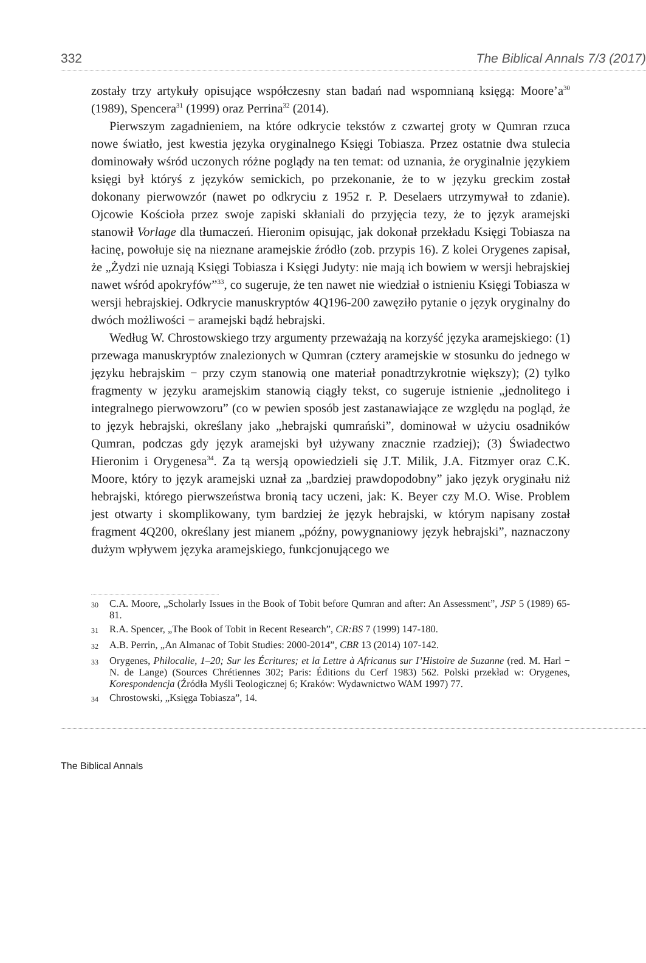332 The Biblical Annals 7/3 (2017)
zostały trzy artykuły opisujące współczesny stan badań nad wspomnianą księgą: Moore’a<sup>30</sup> (1989), Spencera<sup>31</sup> (1999) oraz Perrina<sup>32</sup> (2014).
Pierwszym zagadnieniem, na które odkrycie tekstów z czwartej groty w Qumran rzuca nowe światło, jest kwestia języka oryginalnego Księgi Tobiasza. Przez ostatnie dwa stulecia dominowały wśród uczonych różne poglądy na ten temat: od uznania, że oryginalnie językiem księgi był któryś z języków semickich, po przekonanie, że to w języku greckim został dokonany pierwowzór (nawet po odkryciu z 1952 r. P. Deselaers utrzymywał to zdanie). Ojcowie Kościoła przez swoje zapiski skłaniali do przyjęcia tezy, że to język aramejski stanowił Vorlage dla tłumaczeń. Hieronim opisując, jak dokonał przekładu Księgi Tobiasza na łacinę, powołuje się na nieznane aramejskie źródło (zob. przypis 16). Z kolei Orygenes zapisał, że „Żydzi nie uznają Księgi Tobiasza i Księgi Judyty: nie mają ich bowiem w wersji hebrajskiej nawet wśród apokryfów”<sup>33</sup>, co sugeruje, że ten nawet nie wiedział o istnieniu Księgi Tobiasza w wersji hebrajskiej. Odkrycie manuskryptów 4Q196-200 zawęziło pytanie o język oryginalny do dwóch możliwości − aramejski bądź hebrajski.
Według W. Chrostowskiego trzy argumenty przeważają na korzyść języka aramejskiego: (1) przewaga manuskryptów znalezionych w Qumran (cztery aramejskie w stosunku do jednego w języku hebrajskim − przy czym stanowią one materiał ponadtrzykrotnie większy); (2) tylko fragmenty w języku aramejskim stanowią ciągły tekst, co sugeruje istnienie „jednolitego i integralnego pierwowzoru” (co w pewien sposób jest zastanawiające ze względu na pogląd, że to język hebrajski, określany jako „hebrajski qumrański”, dominował w użyciu osadników Qumran, podczas gdy język aramejski był używany znacznie rzadziej); (3) Świadectwo Hieronim i Orygenesa<sup>34</sup>. Za tą wersją opowiedzieli się J.T. Milik, J.A. Fitzmyer oraz C.K. Moore, który to język aramejski uznał za „bardziej prawdopodobny” jako język oryginału niż hebrajski, którego pierwszeństwa bronią tacy uczeni, jak: K. Beyer czy M.O. Wise. Problem jest otwarty i skomplikowany, tym bardziej że język hebrajski, w którym napisany został fragment 4Q200, określany jest mianem „późny, powygnaniowy język hebrajski”, naznaczony dużym wpływem języka aramejskiego, funkcjonującego we
30 C.A. Moore, „Scholarly Issues in the Book of Tobit before Qumran and after: An Assessment”, JSP 5 (1989) 65-81.
31 R.A. Spencer, „The Book of Tobit in Recent Research”, CR:BS 7 (1999) 147-180.
32 A.B. Perrin, „An Almanac of Tobit Studies: 2000-2014”, CBR 13 (2014) 107-142.
33 Orygenes, Philocalie, 1–20; Sur les Écritures; et la Lettre à Africanus sur I’Histoire de Suzanne (red. M. Harl − N. de Lange) (Sources Chrétiennes 302; Paris: Éditions du Cerf 1983) 562. Polski przekład w: Orygenes, Korespondencja (Źródła Myśli Teologicznej 6; Kraków: Wydawnictwo WAM 1997) 77.
34 Chrostowski, „Księga Tobiasza”, 14.
The Biblical Annals